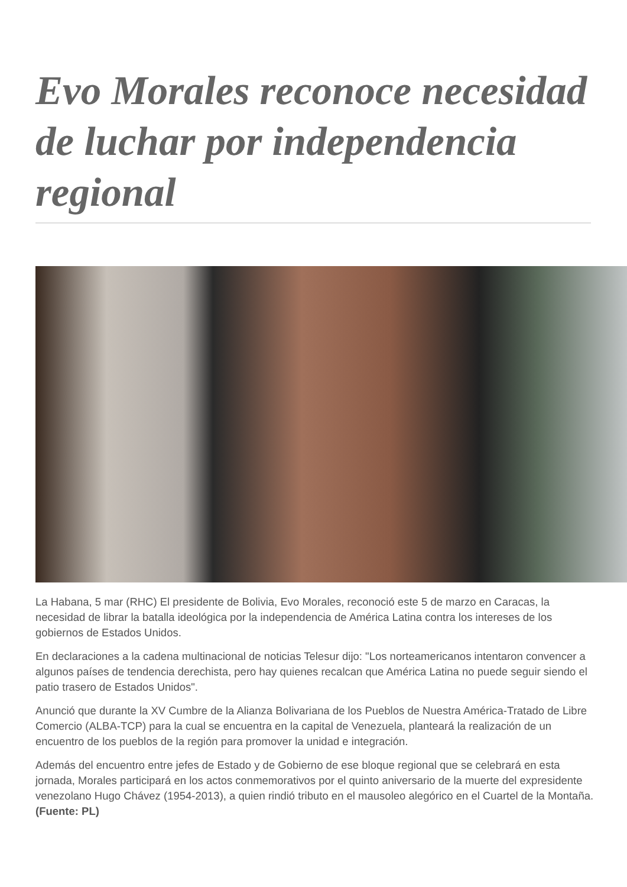Evo Morales reconoce necesidad de luchar por independencia regional
La Habana, 5 mar (RHC) El presidente de Bolivia, Evo Morales, reconoció este 5 de marzo en Caracas, la necesidad de librar la batalla ideológica por la independencia de América Latina contra los intereses de los gobiernos de Estados Unidos.
En declaraciones a la cadena multinacional de noticias Telesur dijo: "Los norteamericanos intentaron convencer a algunos países de tendencia derechista, pero hay quienes recalcan que América Latina no puede seguir siendo el patio trasero de Estados Unidos".
Anunció que durante la XV Cumbre de la Alianza Bolivariana de los Pueblos de Nuestra América-Tratado de Libre Comercio (ALBA-TCP) para la cual se encuentra en la capital de Venezuela, planteará la realización de un encuentro de los pueblos de la región para promover la unidad e integración.
Además del encuentro entre jefes de Estado y de Gobierno de ese bloque regional que se celebrará en esta jornada, Morales participará en los actos conmemorativos por el quinto aniversario de la muerte del expresidente venezolano Hugo Chávez (1954-2013), a quien rindió tributo en el mausoleo alegórico en el Cuartel de la Montaña. (Fuente: PL)